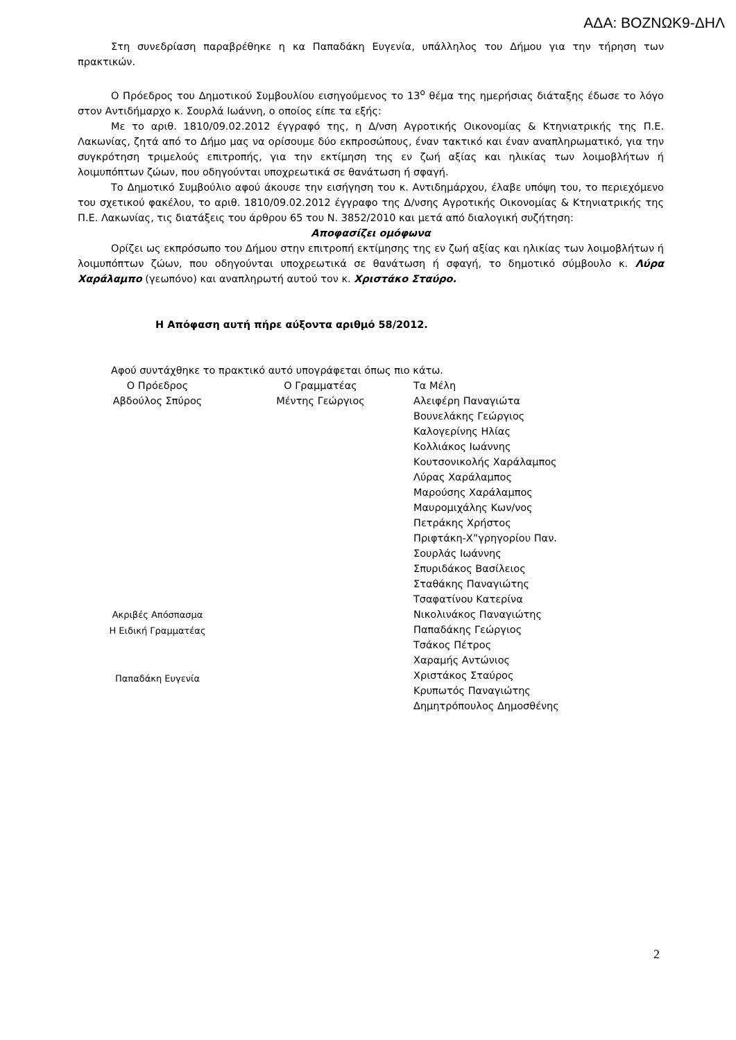ΑΔΑ: ΒΟΖΝΩΚ9-ΔΗΛ
Στη συνεδρίαση παραβρέθηκε η κα Παπαδάκη Ευγενία, υπάλληλος του Δήμου για την τήρηση των πρακτικών.
Ο Πρόεδρος του Δημοτικού Συμβουλίου εισηγούμενος το 13<sup>ο</sup> θέμα της ημερήσιας διάταξης έδωσε το λόγο στον Αντιδήμαρχο κ. Σουρλά Ιωάννη, ο οποίος είπε τα εξής:
Με το αριθ. 1810/09.02.2012 έγγραφό της, η Δ/νση Αγροτικής Οικονομίας & Κτηνιατρικής της Π.Ε. Λακωνίας, ζητά από το Δήμο μας να ορίσουμε δύο εκπροσώπους, έναν τακτικό και έναν αναπληρωματικό, για την συγκρότηση τριμελούς επιτροπής, για την εκτίμηση της εν ζωή αξίας και ηλικίας των λοιμοβλήτων ή λοιμυπόπτων ζώων, που οδηγούνται υποχρεωτικά σε θανάτωση ή σφαγή.
Το Δημοτικό Συμβούλιο αφού άκουσε την εισήγηση του κ. Αντιδημάρχου, έλαβε υπόψη του, το περιεχόμενο του σχετικού φακέλου, το αριθ. 1810/09.02.2012 έγγραφο της Δ/νσης Αγροτικής Οικονομίας & Κτηνιατρικής της Π.Ε. Λακωνίας, τις διατάξεις του άρθρου 65 του Ν. 3852/2010 και μετά από διαλογική συζήτηση:
Αποφασίζει ομόφωνα
Ορίζει ως εκπρόσωπο του Δήμου στην επιτροπή εκτίμησης της εν ζωή αξίας και ηλικίας των λοιμοβλήτων ή λοιμυπόπτων ζώων, που οδηγούνται υποχρεωτικά σε θανάτωση ή σφαγή, το δημοτικό σύμβουλο κ. Λύρα Χαράλαμπο (γεωπόνο) και αναπληρωτή αυτού τον κ. Χριστάκο Σταύρο.
Η Απόφαση αυτή πήρε αύξοντα αριθμό 58/2012.
Αφού συντάχθηκε το πρακτικό αυτό υπογράφεται όπως πιο κάτω.
Ο Πρόεδρος
Αβδούλος Σπύρος
Ακριβές Απόσπασμα
Η Ειδική Γραμματέας
Παπαδάκη Ευγενία
Ο Γραμματέας
Μέντης Γεώργιος
Τα Μέλη
Αλειφέρη Παναγιώτα
Βουνελάκης Γεώργιος
Καλογερίνης Ηλίας
Κολλιάκος Ιωάννης
Κουτσονικολής Χαράλαμπος
Λύρας Χαράλαμπος
Μαρούσης Χαράλαμπος
Μαυρομιχάλης Κων/νος
Πετράκης Χρήστος
Πριφτάκη-Χ”γρηγορίου Παν.
Σουρλάς Ιωάννης
Σπυριδάκος Βασίλειος
Σταθάκης Παναγιώτης
Τσαφατίνου Κατερίνα
Νικολινάκος Παναγιώτης
Παπαδάκης Γεώργιος
Τσάκος Πέτρος
Χαραμής Αντώνιος
Χριστάκος Σταύρος
Κρυπωτός Παναγιώτης
Δημητρόπουλος Δημοσθένης
2